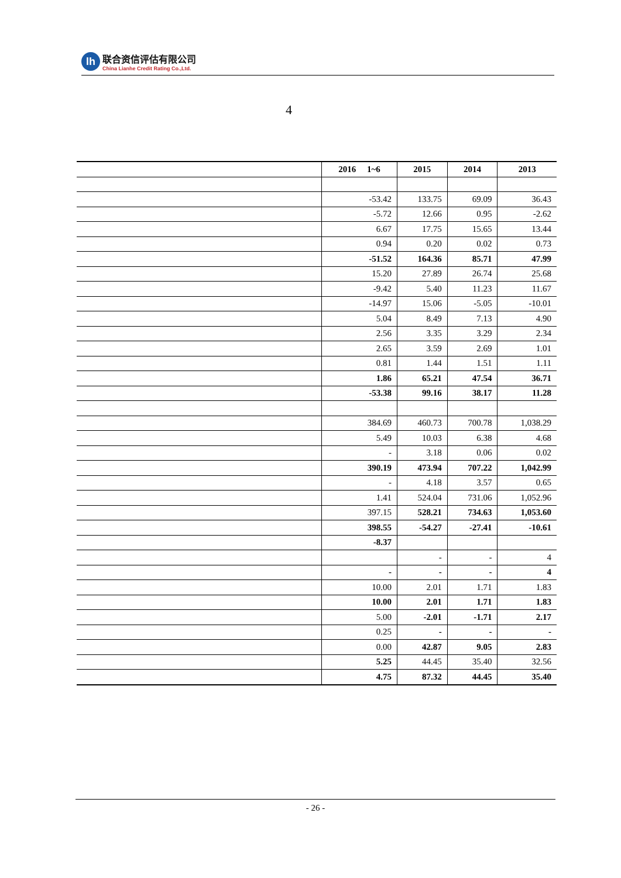lh
联合资信评估有限公司
China Lianhe Credit Rating Co.,Ltd.
4
| | 2016 1~6 | 2015 | 2014 | 2013 |
| --- | --- | --- | --- | --- |
| | -53.42 | 133.75 | 69.09 | 36.43 |
| | -5.72 | 12.66 | 0.95 | -2.62 |
| | 6.67 | 17.75 | 15.65 | 13.44 |
| | 0.94 | 0.20 | 0.02 | 0.73 |
| | -51.52 | 164.36 | 85.71 | 47.99 |
| | 15.20 | 27.89 | 26.74 | 25.68 |
| | -9.42 | 5.40 | 11.23 | 11.67 |
| | -14.97 | 15.06 | -5.05 | -10.01 |
| | 5.04 | 8.49 | 7.13 | 4.90 |
| | 2.56 | 3.35 | 3.29 | 2.34 |
| | 2.65 | 3.59 | 2.69 | 1.01 |
| | 0.81 | 1.44 | 1.51 | 1.11 |
| | 1.86 | 65.21 | 47.54 | 36.71 |
| | -53.38 | 99.16 | 38.17 | 11.28 |
| | 384.69 | 460.73 | 700.78 | 1,038.29 |
| | 5.49 | 10.03 | 6.38 | 4.68 |
| | - | 3.18 | 0.06 | 0.02 |
| | 390.19 | 473.94 | 707.22 | 1,042.99 |
| | - | 4.18 | 3.57 | 0.65 |
| | 1.41 | 524.04 | 731.06 | 1,052.96 |
| | 397.15 | 528.21 | 734.63 | 1,053.60 |
| | 398.55 | -54.27 | -27.41 | -10.61 |
| | -8.37 | | | |
| | | - | - | 4 |
| | - | - | - | 4 |
| | 10.00 | 2.01 | 1.71 | 1.83 |
| | 10.00 | 2.01 | 1.71 | 1.83 |
| | 5.00 | -2.01 | -1.71 | 2.17 |
| | 0.25 | - | - | - |
| | 0.00 | 42.87 | 9.05 | 2.83 |
| | 5.25 | 44.45 | 35.40 | 32.56 |
| | 4.75 | 87.32 | 44.45 | 35.40 |
- 26 -